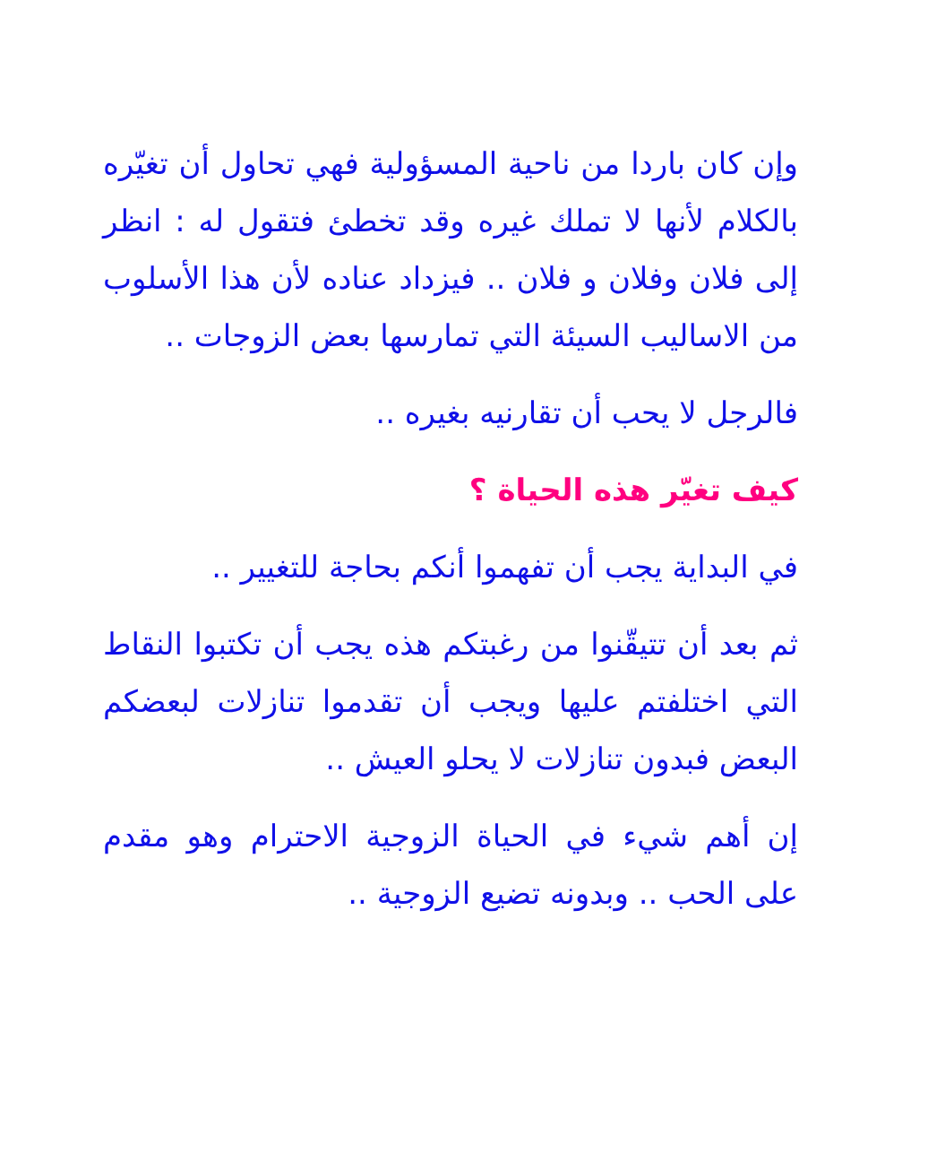وإن كان باردا من ناحية المسؤولية فهي تحاول أن تغيّره بالكلام لأنها لا تملك غيره وقد تخطئ فتقول له : انظر إلى فلان وفلان و فلان .. فيزداد عناده لأن هذا الأسلوب من الاساليب السيئة التي تمارسها بعض الزوجات ..
فالرجل لا يحب أن تقارنيه بغيره ..
كيف تغيّر هذه الحياة ؟
في البداية يجب أن تفهموا أنكم بحاجة للتغيير ..
ثم بعد أن تتيقّنوا من رغبتكم هذه يجب أن تكتبوا النقاط التي اختلفتم عليها ويجب أن تقدموا تنازلات لبعضكم البعض فبدون تنازلات لا يحلو العيش ..
إن أهم شيء في الحياة الزوجية الاحترام وهو مقدم على الحب .. وبدونه تضيع الزوجية ..